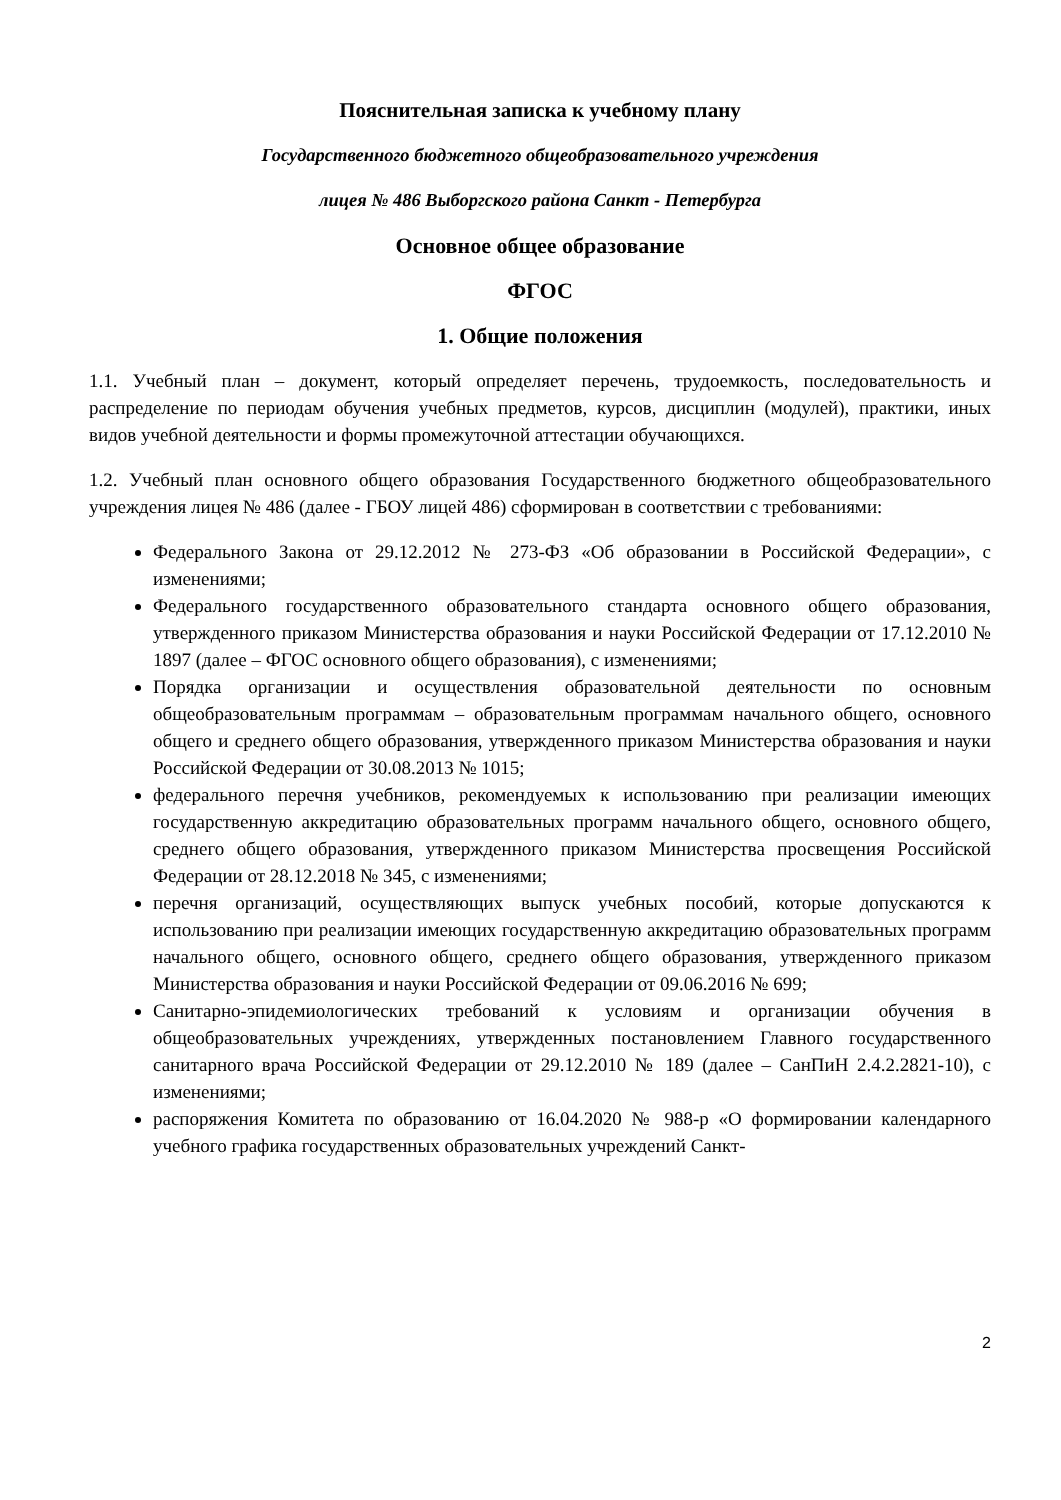Пояснительная записка к учебному плану
Государственного бюджетного общеобразовательного учреждения
лицея № 486 Выборгского района Санкт - Петербурга
Основное общее образование
ФГОС
1. Общие положения
1.1. Учебный план – документ, который определяет перечень, трудоемкость, последовательность и распределение по периодам обучения учебных предметов, курсов, дисциплин (модулей), практики, иных видов учебной деятельности и формы промежуточной аттестации обучающихся.
1.2. Учебный план основного общего образования Государственного бюджетного общеобразовательного учреждения лицея № 486 (далее - ГБОУ лицей 486) сформирован в соответствии с требованиями:
Федерального Закона от 29.12.2012 № 273-ФЗ «Об образовании в Российской Федерации», с изменениями;
Федерального государственного образовательного стандарта основного общего образования, утвержденного приказом Министерства образования и науки Российской Федерации от 17.12.2010 № 1897 (далее – ФГОС основного общего образования), с изменениями;
Порядка организации и осуществления образовательной деятельности по основным общеобразовательным программам – образовательным программам начального общего, основного общего и среднего общего образования, утвержденного приказом Министерства образования и науки Российской Федерации от 30.08.2013 № 1015;
федерального перечня учебников, рекомендуемых к использованию при реализации имеющих государственную аккредитацию образовательных программ начального общего, основного общего, среднего общего образования, утвержденного приказом Министерства просвещения Российской Федерации от 28.12.2018 № 345, с изменениями;
перечня организаций, осуществляющих выпуск учебных пособий, которые допускаются к использованию при реализации имеющих государственную аккредитацию образовательных программ начального общего, основного общего, среднего общего образования, утвержденного приказом Министерства образования и науки Российской Федерации от 09.06.2016 № 699;
Санитарно-эпидемиологических требований к условиям и организации обучения в общеобразовательных учреждениях, утвержденных постановлением Главного государственного санитарного врача Российской Федерации от 29.12.2010 № 189 (далее – СанПиН 2.4.2.2821-10), с изменениями;
распоряжения Комитета по образованию от 16.04.2020 № 988-р «О формировании календарного учебного графика государственных образовательных учреждений Санкт-
2